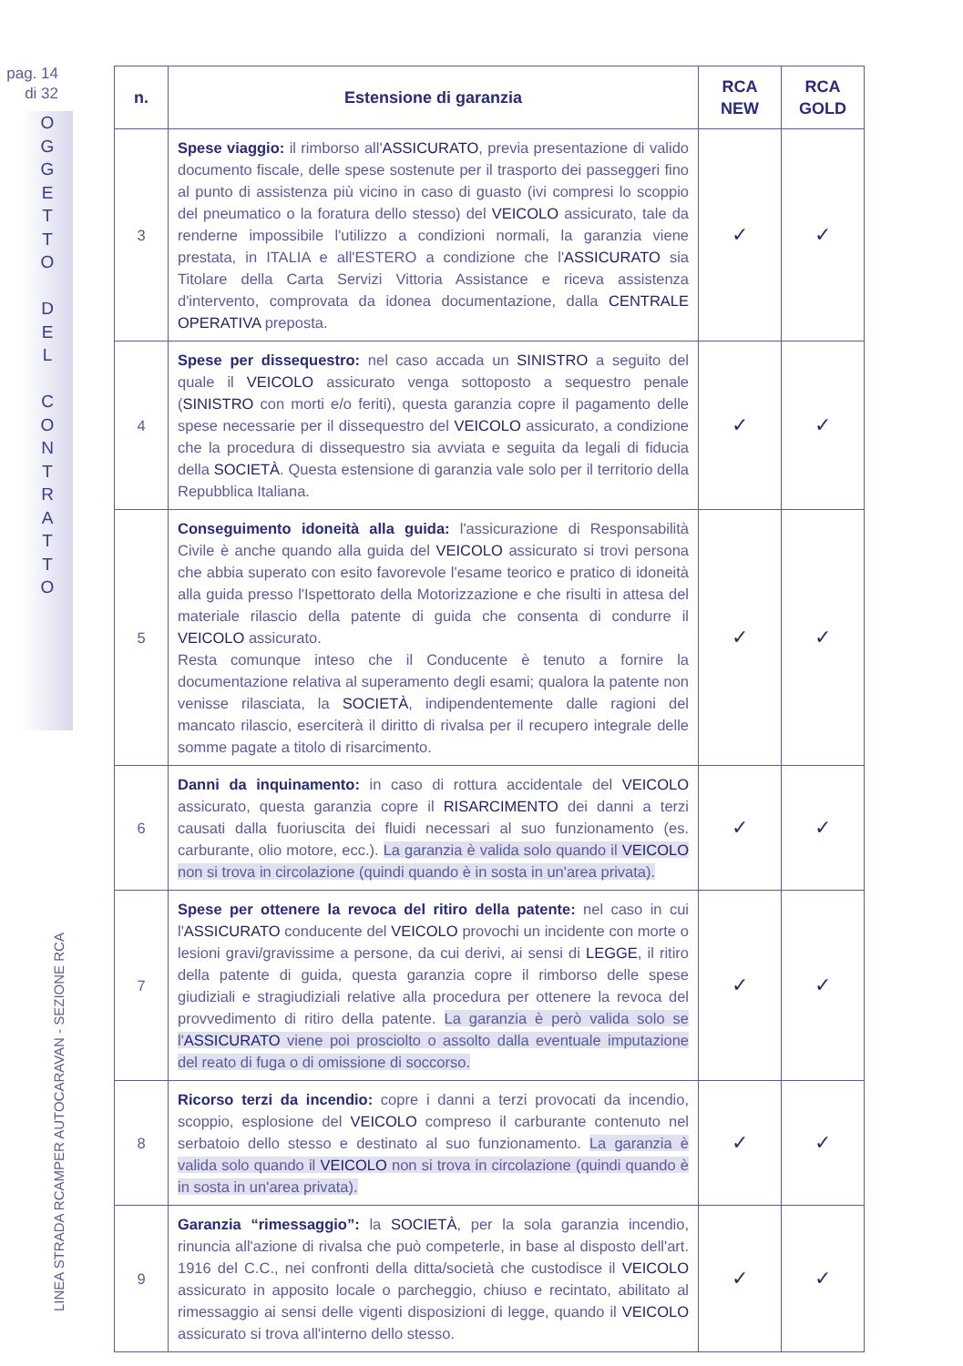pag. 14
di 32
O
G
G
E
T
T
O
D
E
L
C
O
N
T
R
A
T
T
O
LINEA STRADA RCAMPER AUTOCARAVAN - SEZIONE RCA
| n. | Estensione di garanzia | RCA NEW | RCA GOLD |
| --- | --- | --- | --- |
| 3 | Spese viaggio: il rimborso all' ASSICURATO , previa presentazione di valido documento fiscale, delle spese sostenute per il trasporto dei passeggeri fino al punto di assistenza più vicino in caso di guasto (ivi compresi lo scoppio del pneumatico o la foratura dello stesso) del VEICOLO assicurato, tale da renderne impossibile l'utilizzo a condizioni normali, la garanzia viene prestata, in ITALIA e all'ESTERO a condizione che l' ASSICURATO sia Titolare della Carta Servizi Vittoria Assistance e riceva assistenza d'intervento, comprovata da idonea documentazione, dalla CENTRALE OPERATIVA preposta. | ✓ | ✓ |
| 4 | Spese per dissequestro: nel caso accada un SINISTRO a seguito del quale il VEICOLO assicurato venga sottoposto a sequestro penale ( SINISTRO con morti e/o feriti), questa garanzia copre il pagamento delle spese necessarie per il dissequestro del VEICOLO assicurato, a condizione che la procedura di dissequestro sia avviata e seguita da legali di fiducia della SOCIETÀ . Questa estensione di garanzia vale solo per il territorio della Repubblica Italiana. | ✓ | ✓ |
| 5 | Conseguimento idoneità alla guida: l'assicurazione di Responsabilità Civile è anche quando alla guida del VEICOLO assicurato si trovi persona che abbia superato con esito favorevole l'esame teorico e pratico di idoneità alla guida presso l'Ispettorato della Motorizzazione e che risulti in attesa del materiale rilascio della patente di guida che consenta di condurre il VEICOLO assicurato. Resta comunque inteso che il Conducente è tenuto a fornire la documentazione relativa al superamento degli esami; qualora la patente non venisse rilasciata, la SOCIETÀ , indipendentemente dalle ragioni del mancato rilascio, eserciterà il diritto di rivalsa per il recupero integrale delle somme pagate a titolo di risarcimento. | ✓ | ✓ |
| 6 | Danni da inquinamento: in caso di rottura accidentale del VEICOLO assicurato, questa garanzia copre il RISARCIMENTO dei danni a terzi causati dalla fuoriuscita dei fluidi necessari al suo funzionamento (es. carburante, olio motore, ecc.). La garanzia è valida solo quando il VEICOLO non si trova in circolazione (quindi quando è in sosta in un'area privata). | ✓ | ✓ |
| 7 | Spese per ottenere la revoca del ritiro della patente: nel caso in cui l' ASSICURATO conducente del VEICOLO provochi un incidente con morte o lesioni gravi/gravissime a persone, da cui derivi, ai sensi di LEGGE , il ritiro della patente di guida, questa garanzia copre il rimborso delle spese giudiziali e stragiudiziali relative alla procedura per ottenere la revoca del provvedimento di ritiro della patente. La garanzia è però valida solo se l' ASSICURATO viene poi prosciolto o assolto dalla eventuale imputazione del reato di fuga o di omissione di soccorso. | ✓ | ✓ |
| 8 | Ricorso terzi da incendio: copre i danni a terzi provocati da incendio, scoppio, esplosione del VEICOLO compreso il carburante contenuto nel serbatoio dello stesso e destinato al suo funzionamento. La garanzia è valida solo quando il VEICOLO non si trova in circolazione (quindi quando è in sosta in un'area privata). | ✓ | ✓ |
| 9 | Garanzia “rimessaggio”: la SOCIETÀ , per la sola garanzia incendio, rinuncia all'azione di rivalsa che può competerle, in base al disposto dell'art. 1916 del C.C., nei confronti della ditta/società che custodisce il VEICOLO assicurato in apposito locale o parcheggio, chiuso e recintato, abilitato al rimessaggio ai sensi delle vigenti disposizioni di legge, quando il VEICOLO assicurato si trova all'interno dello stesso. | ✓ | ✓ |